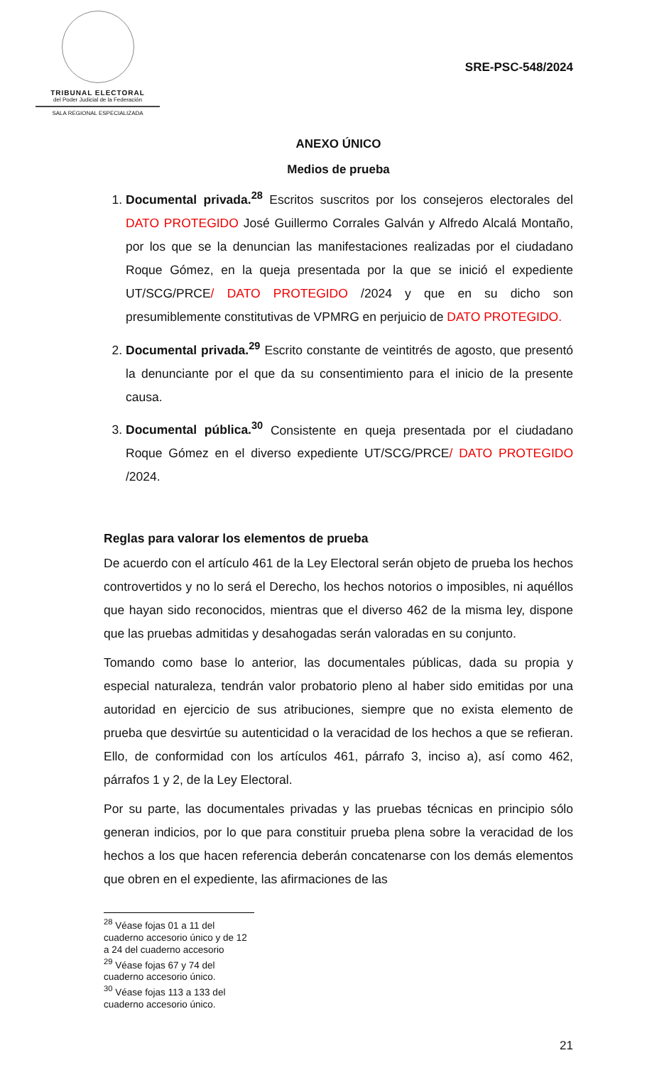TRIBUNAL ELECTORAL
del Poder Judicial de la Federación
SALA REGIONAL ESPECIALIZADA
SRE-PSC-548/2024
ANEXO ÚNICO
Medios de prueba
1. Documental privada.<sup>28</sup> Escritos suscritos por los consejeros electorales del DATO PROTEGIDO José Guillermo Corrales Galván y Alfredo Alcalá Montaño, por los que se la denuncian las manifestaciones realizadas por el ciudadano Roque Gómez, en la queja presentada por la que se inició el expediente UT/SCG/PRCE/ DATO PROTEGIDO /2024 y que en su dicho son presumiblemente constitutivas de VPMRG en perjuicio de DATO PROTEGIDO.
2. Documental privada.<sup>29</sup> Escrito constante de veintitrés de agosto, que presentó la denunciante por el que da su consentimiento para el inicio de la presente causa.
3. Documental pública.<sup>30</sup> Consistente en queja presentada por el ciudadano Roque Gómez en el diverso expediente UT/SCG/PRCE/ DATO PROTEGIDO /2024.
Reglas para valorar los elementos de prueba
De acuerdo con el artículo 461 de la Ley Electoral serán objeto de prueba los hechos controvertidos y no lo será el Derecho, los hechos notorios o imposibles, ni aquéllos que hayan sido reconocidos, mientras que el diverso 462 de la misma ley, dispone que las pruebas admitidas y desahogadas serán valoradas en su conjunto.
Tomando como base lo anterior, las documentales públicas, dada su propia y especial naturaleza, tendrán valor probatorio pleno al haber sido emitidas por una autoridad en ejercicio de sus atribuciones, siempre que no exista elemento de prueba que desvirtúe su autenticidad o la veracidad de los hechos a que se refieran. Ello, de conformidad con los artículos 461, párrafo 3, inciso a), así como 462, párrafos 1 y 2, de la Ley Electoral.
Por su parte, las documentales privadas y las pruebas técnicas en principio sólo generan indicios, por lo que para constituir prueba plena sobre la veracidad de los hechos a los que hacen referencia deberán concatenarse con los demás elementos que obren en el expediente, las afirmaciones de las
<sup>28</sup> Véase fojas 01 a 11 del cuaderno accesorio único y de 12 a 24 del cuaderno accesorio
<sup>29</sup> Véase fojas 67 y 74 del cuaderno accesorio único.
<sup>30</sup> Véase fojas 113 a 133 del cuaderno accesorio único.
21